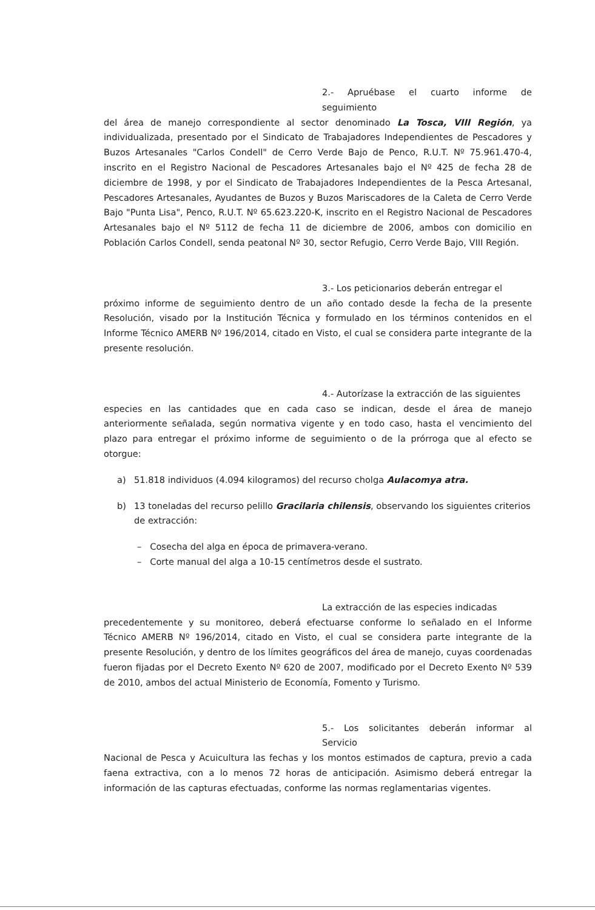2.- Apruébase el cuarto informe de seguimiento
del área de manejo correspondiente al sector denominado La Tosca, VIII Región, ya individualizada, presentado por el Sindicato de Trabajadores Independientes de Pescadores y Buzos Artesanales "Carlos Condell" de Cerro Verde Bajo de Penco, R.U.T. Nº 75.961.470-4, inscrito en el Registro Nacional de Pescadores Artesanales bajo el Nº 425 de fecha 28 de diciembre de 1998, y por el Sindicato de Trabajadores Independientes de la Pesca Artesanal, Pescadores Artesanales, Ayudantes de Buzos y Buzos Mariscadores de la Caleta de Cerro Verde Bajo "Punta Lisa", Penco, R.U.T. Nº 65.623.220-K, inscrito en el Registro Nacional de Pescadores Artesanales bajo el Nº 5112 de fecha 11 de diciembre de 2006, ambos con domicilio en Población Carlos Condell, senda peatonal Nº 30, sector Refugio, Cerro Verde Bajo, VIII Región.
3.- Los peticionarios deberán entregar el
próximo informe de seguimiento dentro de un año contado desde la fecha de la presente Resolución, visado por la Institución Técnica y formulado en los términos contenidos en el Informe Técnico AMERB Nº 196/2014, citado en Visto, el cual se considera parte integrante de la presente resolución.
4.- Autorízase la extracción de las siguientes
especies en las cantidades que en cada caso se indican, desde el área de manejo anteriormente señalada, según normativa vigente y en todo caso, hasta el vencimiento del plazo para entregar el próximo informe de seguimiento o de la prórroga que al efecto se otorgue:
a) 51.818 individuos (4.094 kilogramos) del recurso cholga Aulacomya atra.
b) 13 toneladas del recurso pelillo Gracilaria chilensis, observando los siguientes criterios de extracción:
– Cosecha del alga en época de primavera-verano.
– Corte manual del alga a 10-15 centímetros desde el sustrato.
La extracción de las especies indicadas
precedentemente y su monitoreo, deberá efectuarse conforme lo señalado en el Informe Técnico AMERB Nº 196/2014, citado en Visto, el cual se considera parte integrante de la presente Resolución, y dentro de los límites geográficos del área de manejo, cuyas coordenadas fueron fijadas por el Decreto Exento Nº 620 de 2007, modificado por el Decreto Exento Nº 539 de 2010, ambos del actual Ministerio de Economía, Fomento y Turismo.
5.- Los solicitantes deberán informar al Servicio
Nacional de Pesca y Acuicultura las fechas y los montos estimados de captura, previo a cada faena extractiva, con a lo menos 72 horas de anticipación. Asimismo deberá entregar la información de las capturas efectuadas, conforme las normas reglamentarias vigentes.